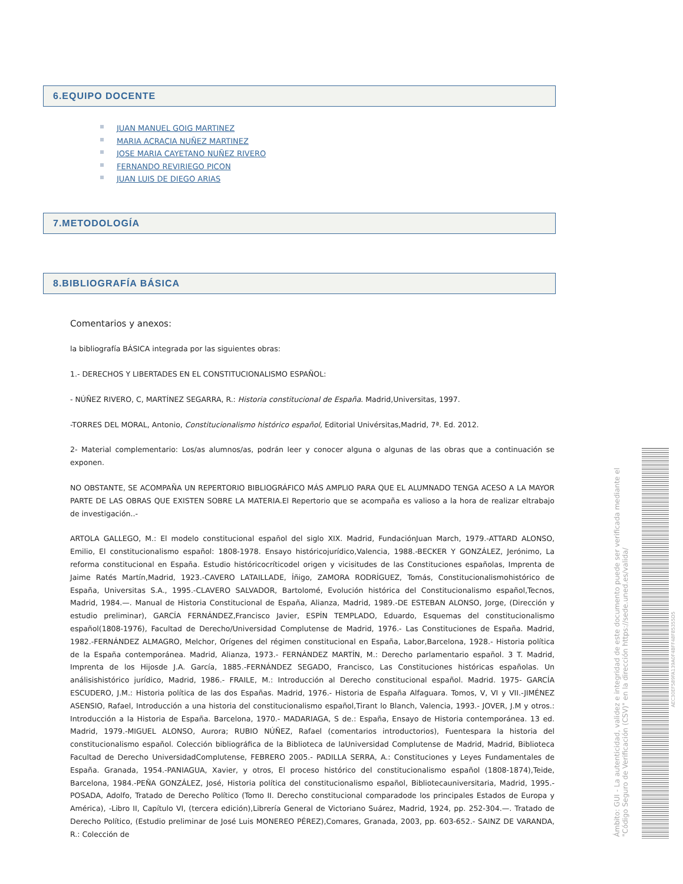6.EQUIPO DOCENTE
JUAN MANUEL GOIG MARTINEZ
MARIA ACRACIA NUÑEZ MARTINEZ
JOSE MARIA CAYETANO NUÑEZ RIVERO
FERNANDO REVIRIEGO PICON
JUAN LUIS DE DIEGO ARIAS
7.METODOLOGÍA
8.BIBLIOGRAFÍA BÁSICA
Comentarios y anexos:
la bibliografía BÁSICA integrada por las siguientes obras:
1.- DERECHOS Y LIBERTADES EN EL CONSTITUCIONALISMO ESPAÑOL:
- NÚÑEZ RIVERO, C, MARTÍNEZ SEGARRA, R.: Historia constitucional de España. Madrid,Universitas, 1997.
-TORRES DEL MORAL, Antonio, Constitucionalismo histórico español, Editorial Univérsitas,Madrid, 7ª. Ed. 2012.
2- Material complementario: Los/as alumnos/as, podrán leer y conocer alguna o algunas de las obras que a continuación se exponen.
NO OBSTANTE, SE ACOMPAÑA UN REPERTORIO BIBLIOGRÁFICO MÁS AMPLIO PARA QUE EL ALUMNADO TENGA ACESO A LA MAYOR PARTE DE LAS OBRAS QUE EXISTEN SOBRE LA MATERIA.El Repertorio que se acompaña es valioso a la hora de realizar eltrabajo de investigación..-
ARTOLA GALLEGO, M.: El modelo constitucional español del siglo XIX. Madrid, FundaciónJuan March, 1979.-ATTARD ALONSO, Emilio, El constitucionalismo español: 1808-1978. Ensayo históricojurídico,Valencia, 1988.-BECKER Y GONZÁLEZ, Jerónimo, La reforma constitucional en España. Estudio históricocríticodel origen y vicisitudes de las Constituciones españolas, Imprenta de Jaime Ratés Martín,Madrid, 1923.-CAVERO LATAILLADE, Íñigo, ZAMORA RODRÍGUEZ, Tomás, Constitucionalismohistórico de España, Universitas S.A., 1995.-CLAVERO SALVADOR, Bartolomé, Evolución histórica del Constitucionalismo español,Tecnos, Madrid, 1984.—. Manual de Historia Constitucional de España, Alianza, Madrid, 1989.-DE ESTEBAN ALONSO, Jorge, (Dirección y estudio preliminar), GARCÍA FERNÁNDEZ,Francisco Javier, ESPÍN TEMPLADO, Eduardo, Esquemas del constitucionalismo español(1808-1976), Facultad de Derecho/Universidad Complutense de Madrid, 1976.- Las Constituciones de España. Madrid, 1982.-FERNÁNDEZ ALMAGRO, Melchor, Orígenes del régimen constitucional en España, Labor,Barcelona, 1928.- Historia política de la España contemporánea. Madrid, Alianza, 1973.- FERNÁNDEZ MARTÍN, M.: Derecho parlamentario español. 3 T. Madrid, Imprenta de los Hijosde J.A. García, 1885.-FERNÁNDEZ SEGADO, Francisco, Las Constituciones históricas españolas. Un análisishistórico jurídico, Madrid, 1986.- FRAILE, M.: Introducción al Derecho constitucional español. Madrid. 1975- GARCÍA ESCUDERO, J.M.: Historia política de las dos Españas. Madrid, 1976.- Historia de España Alfaguara. Tomos, V, VI y VII.-JIMÉNEZ ASENSIO, Rafael, Introducción a una historia del constitucionalismo español,Tirant lo Blanch, Valencia, 1993.- JOVER, J.M y otros.: Introducción a la Historia de España. Barcelona, 1970.- MADARIAGA, S de.: España, Ensayo de Historia contemporánea. 13 ed. Madrid, 1979.-MIGUEL ALONSO, Aurora; RUBIO NÚÑEZ, Rafael (comentarios introductorios), Fuentespara la historia del constitucionalismo español. Colección bibliográfica de la Biblioteca de laUniversidad Complutense de Madrid, Madrid, Biblioteca Facultad de Derecho UniversidadComplutense, FEBRERO 2005.- PADILLA SERRA, A.: Constituciones y Leyes Fundamentales de España. Granada, 1954.-PANIAGUA, Xavier, y otros, El proceso histórico del constitucionalismo español (1808-1874),Teide, Barcelona, 1984.-PEÑA GONZÁLEZ, José, Historia política del constitucionalismo español, Bibliotecauniversitaria, Madrid, 1995.-POSADA, Adolfo, Tratado de Derecho Político (Tomo II. Derecho constitucional comparadode los principales Estados de Europa y América), -Libro II, Capítulo VI, (tercera edición),Librería General de Victoriano Suárez, Madrid, 1924, pp. 252-304.—. Tratado de Derecho Político, (Estudio preliminar de José Luis MONEREO PÉREZ),Comares, Granada, 2003, pp. 603-652.- SAINZ DE VARANDA, R.: Colección de
Ámbito: GUI - La autenticidad, validez e integridad de este documento puede ser verificada mediante el "Código Seguro de Verificación (CSV)" en la dirección https://sede.uned.es/valida/
AEC30EF589FA139A0F4BFF48F85355D5